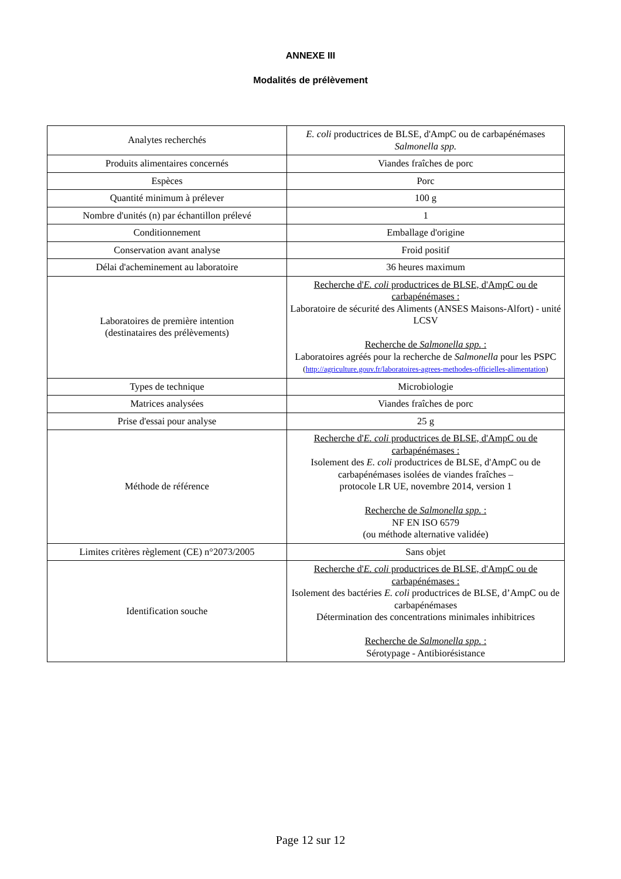ANNEXE III
Modalités de prélèvement
| Analytes recherchés | E. coli productrices de BLSE, d'AmpC ou de carbapénémases Salmonella spp. |
| Produits alimentaires concernés | Viandes fraîches de porc |
| Espèces | Porc |
| Quantité minimum à prélever | 100 g |
| Nombre d'unités (n) par échantillon prélevé | 1 |
| Conditionnement | Emballage d'origine |
| Conservation avant analyse | Froid positif |
| Délai d'acheminement au laboratoire | 36 heures maximum |
| Laboratoires de première intention (destinataires des prélèvements) | Recherche d' E. coli productrices de BLSE, d'AmpC ou de carbapénémases : Laboratoire de sécurité des Aliments (ANSES Maisons-Alfort) - unité LCSV Recherche de Salmonella spp. : Laboratoires agréés pour la recherche de Salmonella pour les PSPC ( http://agriculture.gouv.fr/laboratoires-agrees-methodes-officielles-alimentation ) |
| Types de technique | Microbiologie |
| Matrices analysées | Viandes fraîches de porc |
| Prise d'essai pour analyse | 25 g |
| Méthode de référence | Recherche d' E. coli productrices de BLSE, d'AmpC ou de carbapénémases : Isolement des E. coli productrices de BLSE, d'AmpC ou de carbapénémases isolées de viandes fraîches – protocole LR UE, novembre 2014, version 1 Recherche de Salmonella spp. : NF EN ISO 6579 (ou méthode alternative validée) |
| Limites critères règlement (CE) n°2073/2005 | Sans objet |
| Identification souche | Recherche d' E. coli productrices de BLSE, d'AmpC ou de carbapénémases : Isolement des bactéries E. coli productrices de BLSE, d’AmpC ou de carbapénémases Détermination des concentrations minimales inhibitrices Recherche de Salmonella spp. : Sérotypage - Antibiorésistance |
Page 12 sur 12